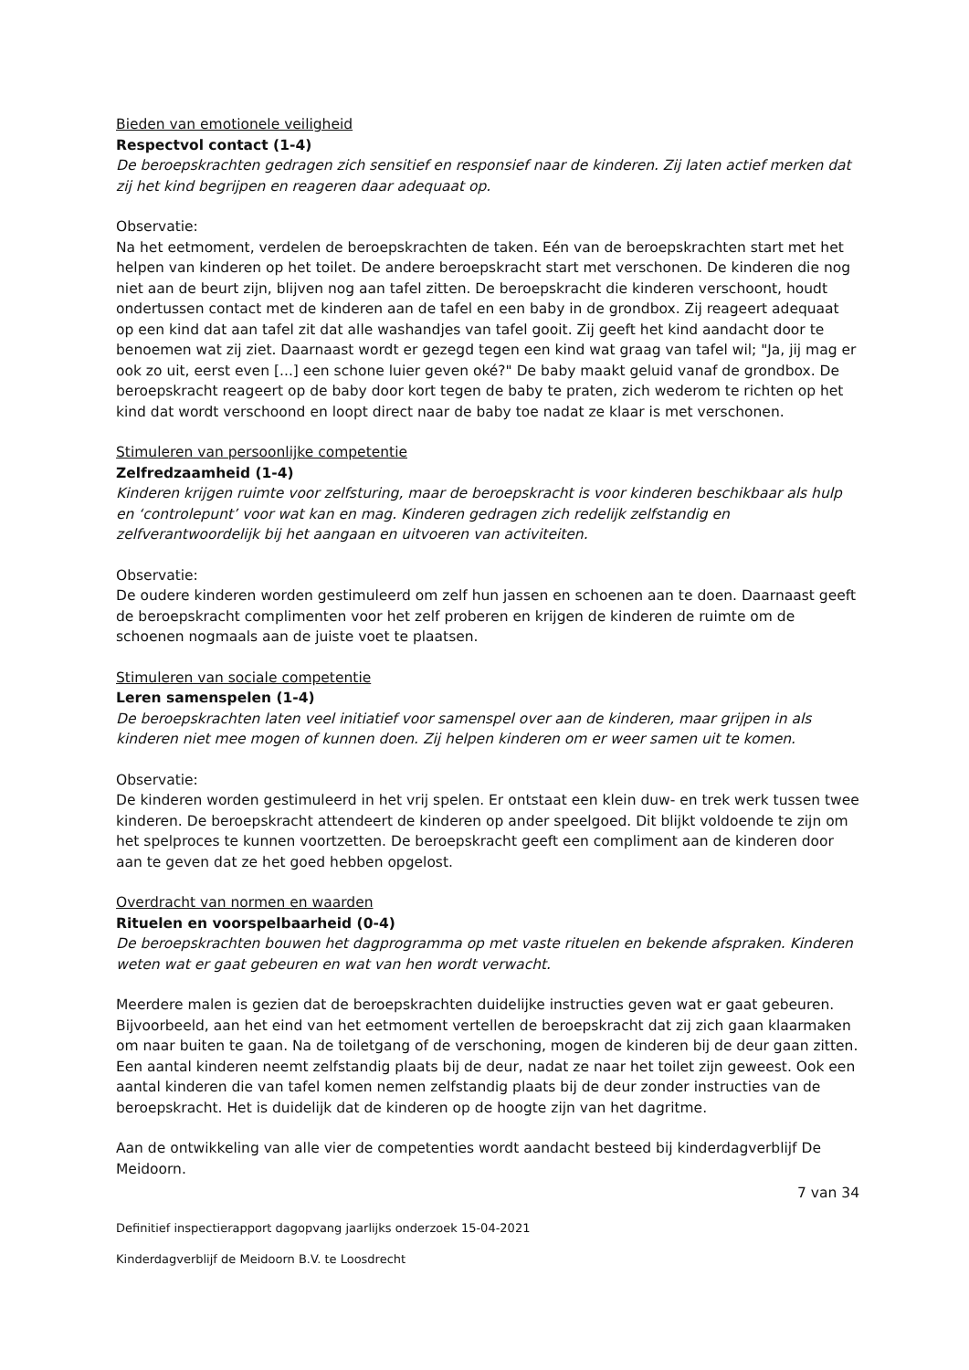Bieden van emotionele veiligheid
Respectvol contact (1-4)
De beroepskrachten gedragen zich sensitief en responsief naar de kinderen. Zij laten actief merken dat zij het kind begrijpen en reageren daar adequaat op.
Observatie:
Na het eetmoment, verdelen de beroepskrachten de taken. Eén van de beroepskrachten start met het helpen van kinderen op het toilet. De andere beroepskracht start met verschonen. De kinderen die nog niet aan de beurt zijn, blijven nog aan tafel zitten. De beroepskracht die kinderen verschoont, houdt ondertussen contact met de kinderen aan de tafel en een baby in de grondbox. Zij reageert adequaat op een kind dat aan tafel zit dat alle washandjes van tafel gooit. Zij geeft het kind aandacht door te benoemen wat zij ziet. Daarnaast wordt er gezegd tegen een kind wat graag van tafel wil; "Ja, jij mag er ook zo uit, eerst even [...] een schone luier geven oké?" De baby maakt geluid vanaf de grondbox. De beroepskracht reageert op de baby door kort tegen de baby te praten, zich wederom te richten op het kind dat wordt verschoond en loopt direct naar de baby toe nadat ze klaar is met verschonen.
Stimuleren van persoonlijke competentie
Zelfredzaamheid (1-4)
Kinderen krijgen ruimte voor zelfsturing, maar de beroepskracht is voor kinderen beschikbaar als hulp en ‘controlepunt’ voor wat kan en mag. Kinderen gedragen zich redelijk zelfstandig en zelfverantwoordelijk bij het aangaan en uitvoeren van activiteiten.
Observatie:
De oudere kinderen worden gestimuleerd om zelf hun jassen en schoenen aan te doen. Daarnaast geeft de beroepskracht complimenten voor het zelf proberen en krijgen de kinderen de ruimte om de schoenen nogmaals aan de juiste voet te plaatsen.
Stimuleren van sociale competentie
Leren samenspelen (1-4)
De beroepskrachten laten veel initiatief voor samenspel over aan de kinderen, maar grijpen in als kinderen niet mee mogen of kunnen doen. Zij helpen kinderen om er weer samen uit te komen.
Observatie:
De kinderen worden gestimuleerd in het vrij spelen. Er ontstaat een klein duw- en trek werk tussen twee kinderen. De beroepskracht attendeert de kinderen op ander speelgoed. Dit blijkt voldoende te zijn om het spelproces te kunnen voortzetten. De beroepskracht geeft een compliment aan de kinderen door aan te geven dat ze het goed hebben opgelost.
Overdracht van normen en waarden
Rituelen en voorspelbaarheid (0-4)
De beroepskrachten bouwen het dagprogramma op met vaste rituelen en bekende afspraken. Kinderen weten wat er gaat gebeuren en wat van hen wordt verwacht.
Meerdere malen is gezien dat de beroepskrachten duidelijke instructies geven wat er gaat gebeuren. Bijvoorbeeld, aan het eind van het eetmoment vertellen de beroepskracht dat zij zich gaan klaarmaken om naar buiten te gaan. Na de toiletgang of de verschoning, mogen de kinderen bij de deur gaan zitten. Een aantal kinderen neemt zelfstandig plaats bij de deur, nadat ze naar het toilet zijn geweest. Ook een aantal kinderen die van tafel komen nemen zelfstandig plaats bij de deur zonder instructies van de beroepskracht. Het is duidelijk dat de kinderen op de hoogte zijn van het dagritme.
Aan de ontwikkeling van alle vier de competenties wordt aandacht besteed bij kinderdagverblijf De Meidoorn.
7 van 34
Definitief inspectierapport dagopvang jaarlijks onderzoek 15-04-2021
Kinderdagverblijf de Meidoorn B.V. te Loosdrecht